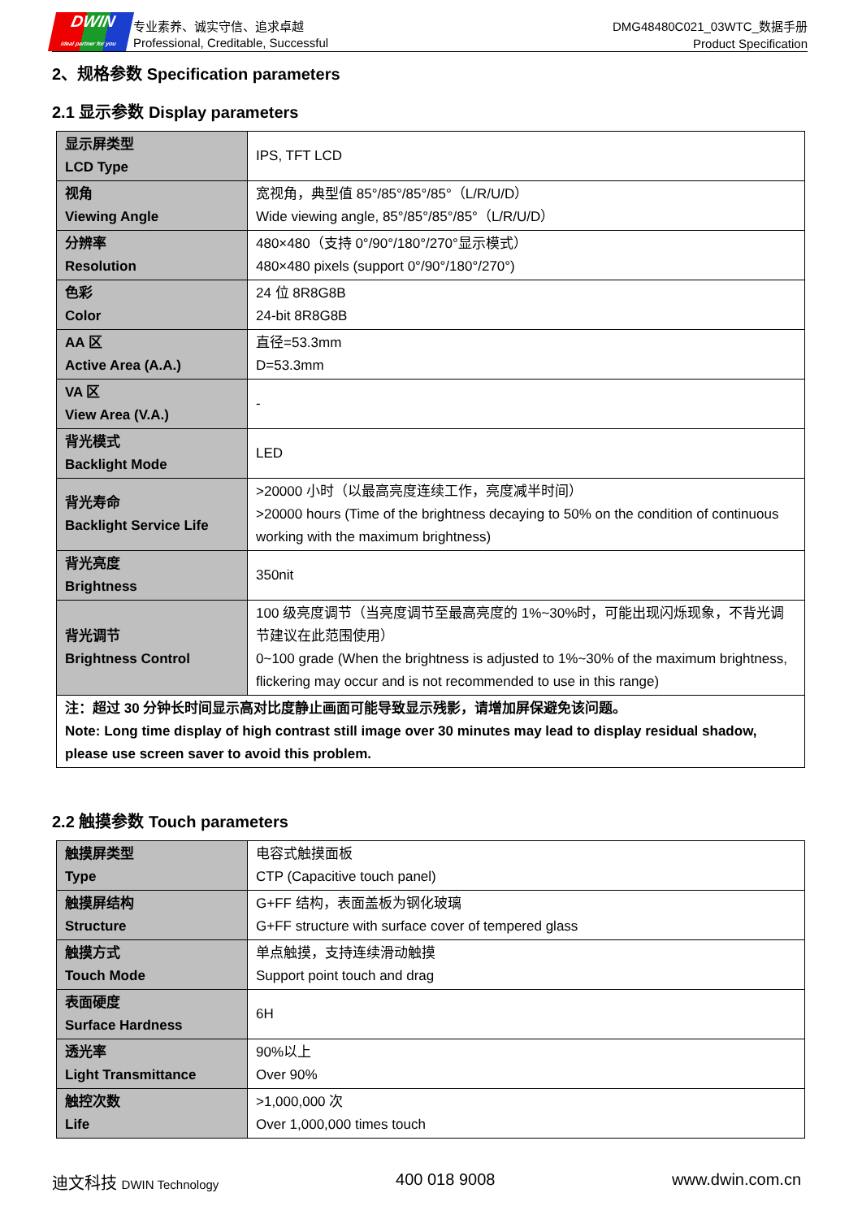DWIN
ideal partner for you
专业素养、诚实守信、追求卓越
Professional, Creditable, Successful
DMG48480C021_03WTC_数据手册
Product Specification
2、规格参数 Specification parameters
2.1 显示参数 Display parameters
| 显示屏类型 LCD Type | IPS, TFT LCD |
| 视角 Viewing Angle | 宽视角，典型值 85°/85°/85°/85°（L/R/U/D） Wide viewing angle, 85°/85°/85°/85°（L/R/U/D） |
| 分辨率 Resolution | 480×480（支持 0°/90°/180°/270°显示模式） 480×480 pixels (support 0°/90°/180°/270°) |
| 色彩 Color | 24 位 8R8G8B 24-bit 8R8G8B |
| AA 区 Active Area (A.A.) | 直径=53.3mm D=53.3mm |
| VA 区 View Area (V.A.) | - |
| 背光模式 Backlight Mode | LED |
| 背光寿命 Backlight Service Life | >20000 小时（以最高亮度连续工作，亮度减半时间） >20000 hours (Time of the brightness decaying to 50% on the condition of continuous working with the maximum brightness) |
| 背光亮度 Brightness | 350nit |
| 背光调节 Brightness Control | 100 级亮度调节（当亮度调节至最高亮度的 1%~30%时，可能出现闪烁现象，不背光调节建议在此范围使用） 0~100 grade (When the brightness is adjusted to 1%~30% of the maximum brightness, flickering may occur and is not recommended to use in this range) |
| 注：超过 30 分钟长时间显示高对比度静止画面可能导致显示残影，请增加屏保避免该问题。 Note: Long time display of high contrast still image over 30 minutes may lead to display residual shadow, please use screen saver to avoid this problem. | |
2.2 触摸参数 Touch parameters
| 触摸屏类型 Type | 电容式触摸面板 CTP (Capacitive touch panel) |
| 触摸屏结构 Structure | G+FF 结构，表面盖板为钢化玻璃 G+FF structure with surface cover of tempered glass |
| 触摸方式 Touch Mode | 单点触摸，支持连续滑动触摸 Support point touch and drag |
| 表面硬度 Surface Hardness | 6H |
| 透光率 Light Transmittance | 90%以上 Over 90% |
| 触控次数 Life | >1,000,000 次 Over 1,000,000 times touch |
迪文科技 DWIN Technology 400 018 9008 www.dwin.com.cn